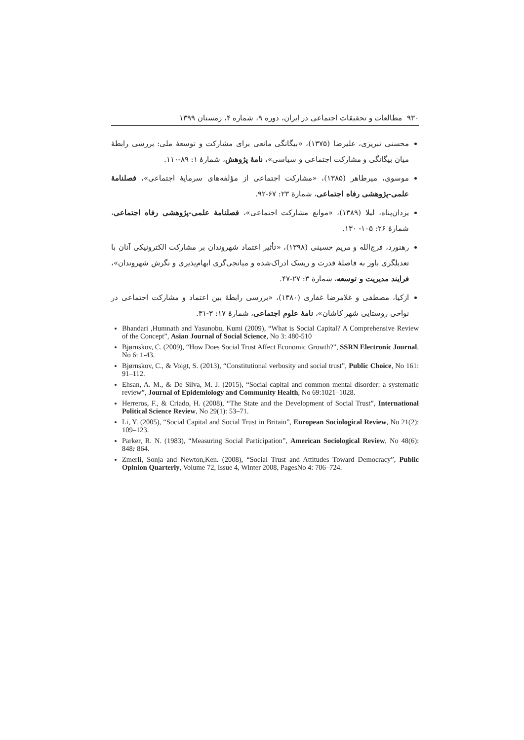۹۳۰ مطالعات و تحقیقات اجتماعی در ایران، دوره ۹، شماره ۴، زمستان ۱۳۹۹
محسنی تبریزی، علیرضا (۱۳۷۵)، «بیگانگی مانعی برای مشارکت و توسعهٔ ملی: بررسی رابطهٔ میان بیگانگی و مشارکت اجتماعی و سیاسی»، نامهٔ پژوهش، شمارهٔ ۱: ۸۹-۱۱۰.
موسوی، میرطاهر (۱۳۸۵)، «مشارکت اجتماعی از مؤلفه‌های سرمایهٔ اجتماعی»، فصلنامهٔ علمی-پژوهشی رفاه اجتماعی، شمارهٔ ۲۳: ۶۷-۹۲.
یزدان‌پناه، لیلا (۱۳۸۹)، «موانع مشارکت اجتماعی»، فصلنامهٔ علمی-پژوهشی رفاه اجتماعی، شمارهٔ ۲۶: ۱۰۵- ۱۳۰.
رهنورد، فرج‌الله و مریم حسینی (۱۳۹۸)، «تأثیر اعتماد شهروندان بر مشارکت الکترونیکی آنان با تعدیلگری باور به فاصلهٔ قدرت و ریسک ادراک‌شده و میانجی‌گری ابهام‌پذیری و نگرش شهروندان»، فرایند مدیریت و توسعه، شمارهٔ ۳: ۲۷-۴۷.
ازکیا، مصطفی و غلامرضا غفاری (۱۳۸۰)، «بررسی رابطهٔ بین اعتماد و مشارکت اجتماعی در نواحی روستایی شهر کاشان»، نامهٔ علوم اجتماعی، شمارهٔ ۱۷: ۳-۳۱.
Bhandari ,Humnath and Yasunobu, Kumi (2009), “What is Social Capital? A Comprehensive Review of the Concept”, Asian Journal of Social Science, No 3: 480-510
Bjørnskov, C. (2009), “How Does Social Trust Affect Economic Growth?”, SSRN Electronic Journal, No 6: 1-43.
Bjørnskov, C., & Voigt, S. (2013), “Constitutional verbosity and social trust”, Public Choice, No 161: 91–112.
Ehsan, A. M., & De Silva, M. J. (2015), “Social capital and common mental disorder: a systematic review”, Journal of Epidemiology and Community Health, No 69:1021–1028.
Herreros, F., & Criado, H. (2008), “The State and the Development of Social Trust”, International Political Science Review, No 29(1): 53–71.
Li, Y. (2005), “Social Capital and Social Trust in Britain”, European Sociological Review, No 21(2): 109–123.
Parker, R. N. (1983), “Measuring Social Participation”, American Sociological Review, No 48(6): 848: 864.
Zmerli, Sonja and Newton,Ken. (2008), “Social Trust and Attitudes Toward Democracy”, Public Opinion Quarterly, Volume 72, Issue 4, Winter 2008, PagesNo 4: 706–724.